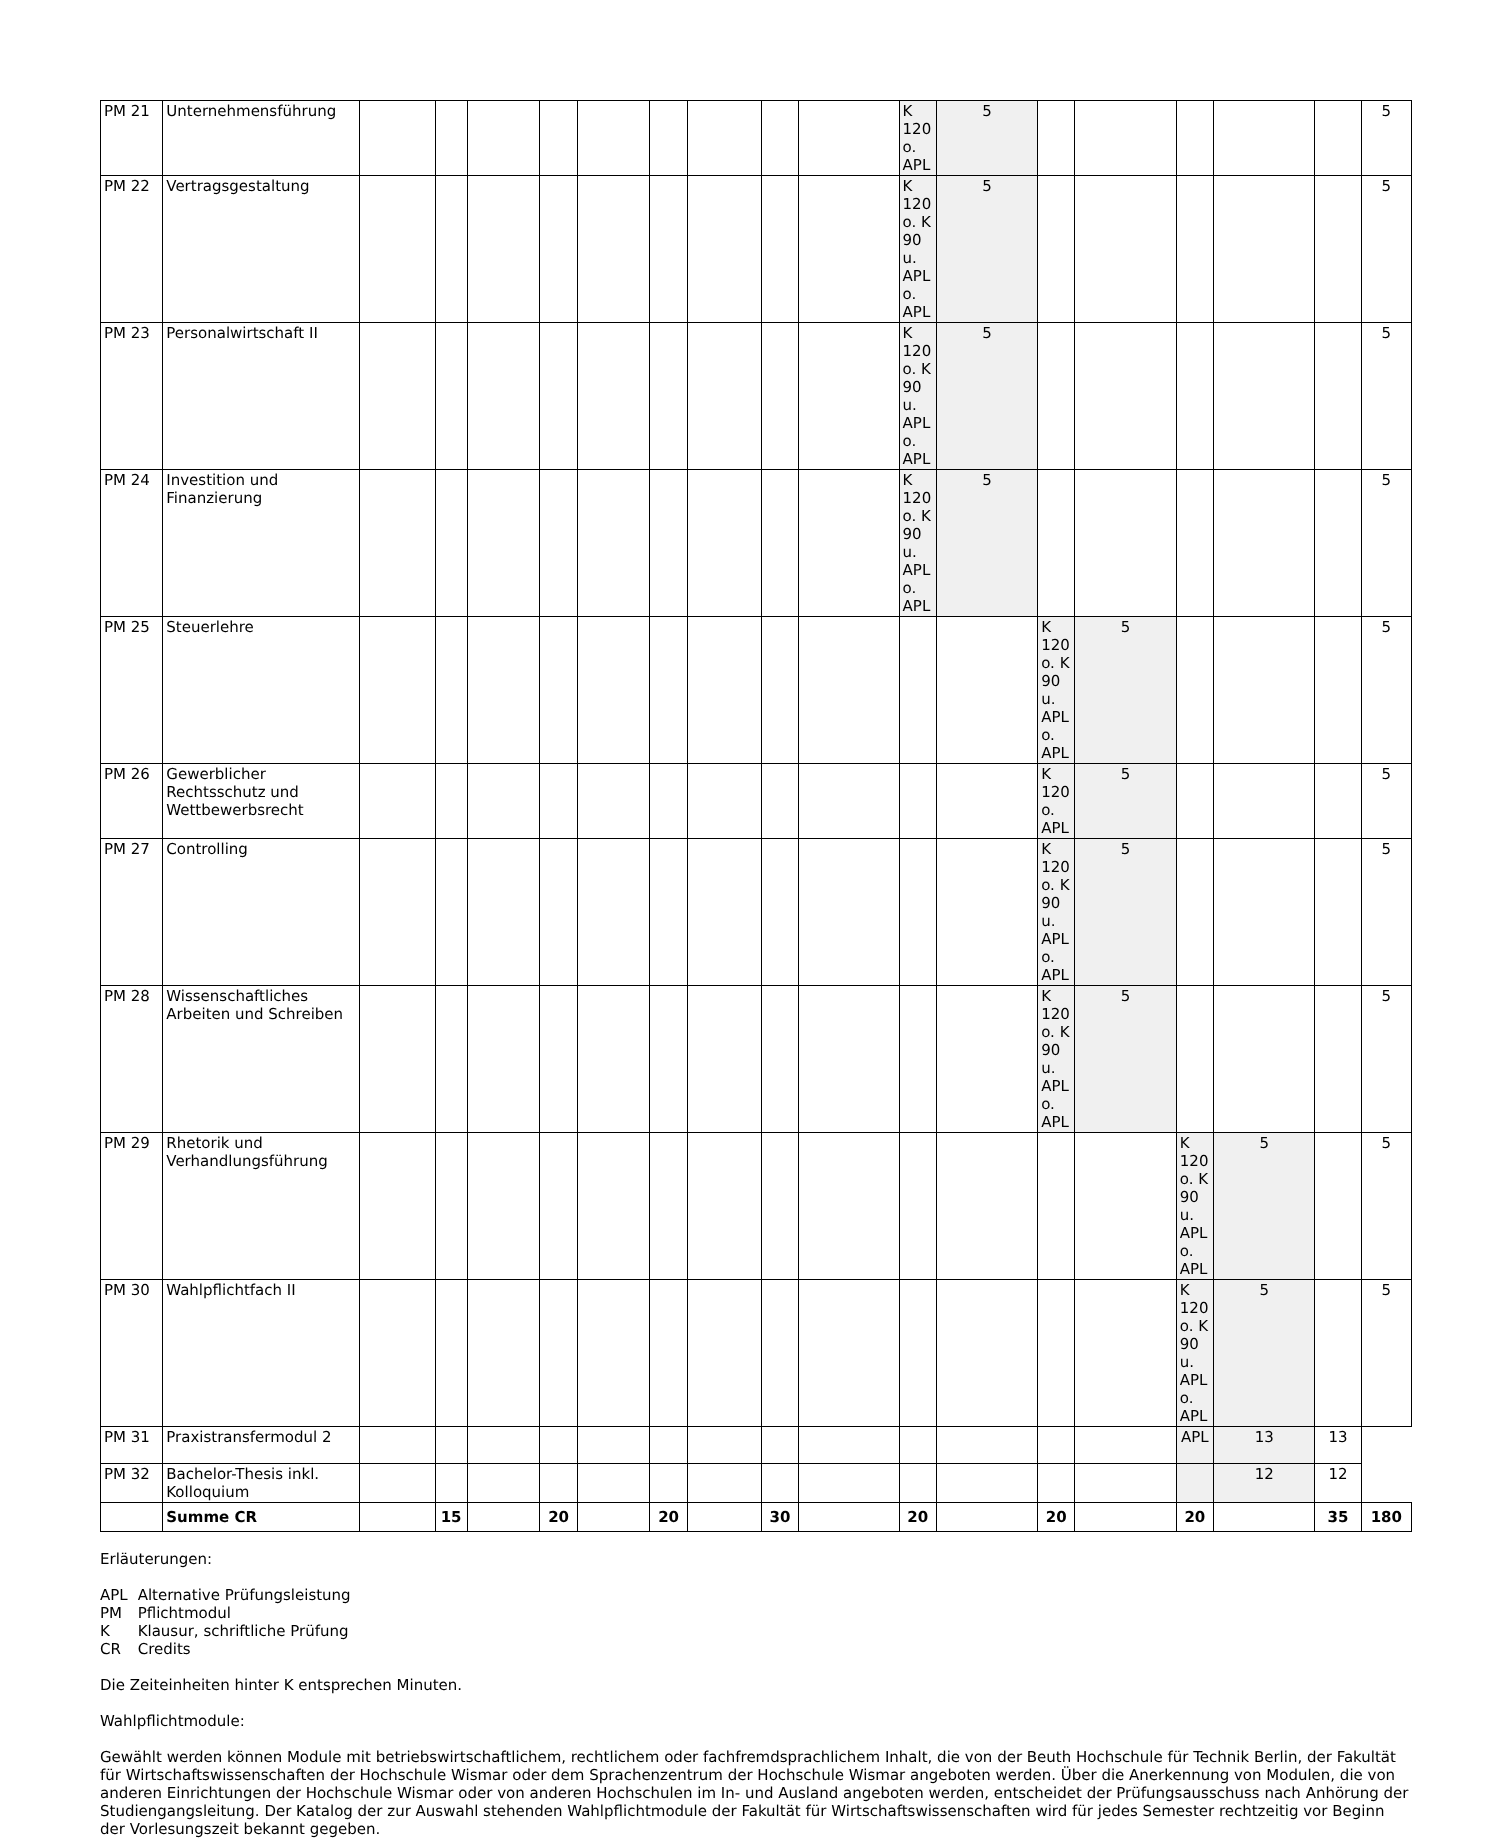| PM 21 | Unternehmensführung | | | | | | | | | | K 120 o. APL | 5 | | | | | | 5 |
| PM 22 | Vertragsgestaltung | | | | | | | | | | K 120 o. K 90 u. APL o. APL | 5 | | | | | | 5 |
| PM 23 | Personalwirtschaft II | | | | | | | | | | K 120 o. K 90 u. APL o. APL | 5 | | | | | | 5 |
| PM 24 | Investition und Finanzierung | | | | | | | | | | K 120 o. K 90 u. APL o. APL | 5 | | | | | | 5 |
| PM 25 | Steuerlehre | | | | | | | | | | | | K 120 o. K 90 u. APL o. APL | 5 | | | | 5 |
| PM 26 | Gewerblicher Rechtsschutz und Wettbewerbsrecht | | | | | | | | | | | | K 120 o. APL | 5 | | | | 5 |
| PM 27 | Controlling | | | | | | | | | | | | K 120 o. K 90 u. APL o. APL | 5 | | | | 5 |
| PM 28 | Wissenschaftliches Arbeiten und Schreiben | | | | | | | | | | | | K 120 o. K 90 u. APL o. APL | 5 | | | | 5 |
| PM 29 | Rhetorik und Verhandlungsführung | | | | | | | | | | | | | | K 120 o. K 90 u. APL o. APL | 5 | | 5 |
| PM 30 | Wahlpflichtfach II | | | | | | | | | | | | | | K 120 o. K 90 u. APL o. APL | 5 | | 5 |
| PM 31 | Praxistransfermodul 2 | | | | | | | | | | | | | | APL | 13 | 13 | |
| PM 32 | Bachelor-Thesis inkl. Kolloquium | | | | | | | | | | | | | | | 12 | 12 | |
| | Summe CR | | 15 | | 20 | | 20 | | 30 | | 20 | | 20 | | 20 | | 35 | 180 |
Erläuterungen:
| APL | Alternative Prüfungsleistung |
| PM | Pflichtmodul |
| K | Klausur, schriftliche Prüfung |
| CR | Credits |
Die Zeiteinheiten hinter K entsprechen Minuten.
Wahlpflichtmodule:
Gewählt werden können Module mit betriebswirtschaftlichem, rechtlichem oder fachfremdsprachlichem Inhalt, die von der Beuth Hochschule für Technik Berlin, der Fakultät für Wirtschaftswissenschaften der Hochschule Wismar oder dem Sprachenzentrum der Hochschule Wismar angeboten werden. Über die Anerkennung von Modulen, die von anderen Einrichtungen der Hochschule Wismar oder von anderen Hochschulen im In- und Ausland angeboten werden, entscheidet der Prüfungsausschuss nach Anhörung der Studiengangsleitung. Der Katalog der zur Auswahl stehenden Wahlpflichtmodule der Fakultät für Wirtschaftswissenschaften wird für jedes Semester rechtzeitig vor Beginn der Vorlesungszeit bekannt gegeben.